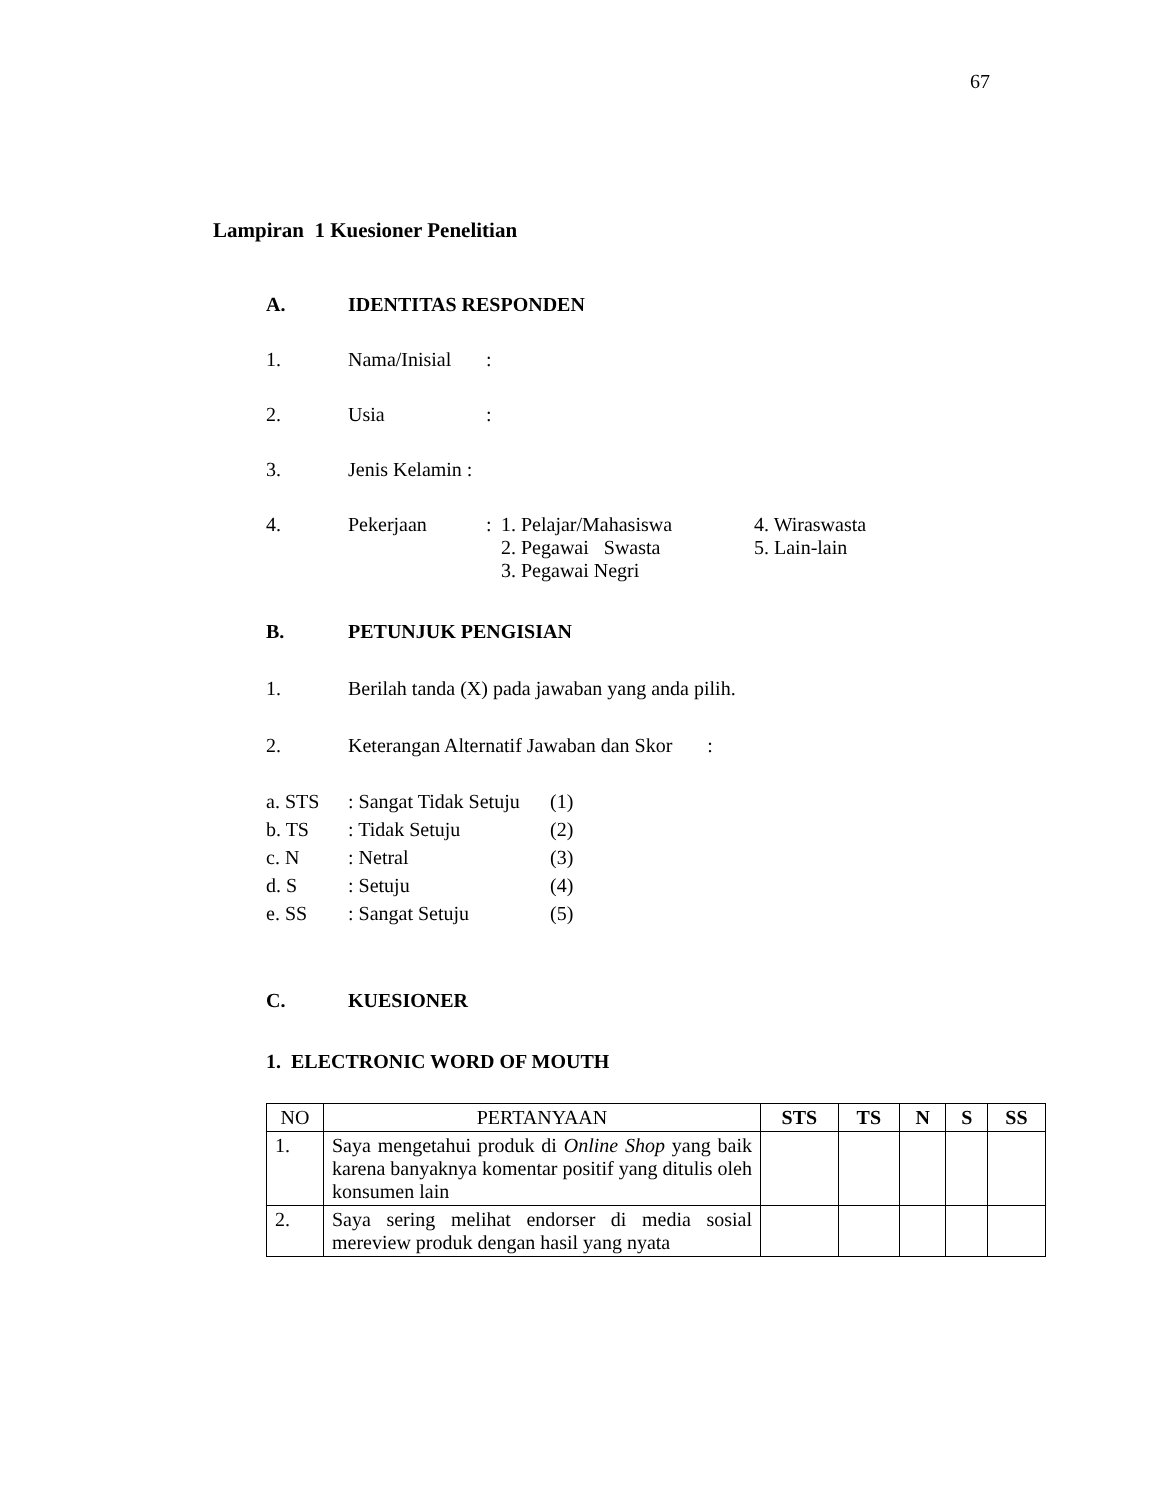67
Lampiran 1 Kuesioner Penelitian
A. IDENTITAS RESPONDEN
1. Nama/Inisial
:
2. Usia :
3. Jenis Kelamin :
4. Pekerjaan : 1. Pelajar/Mahasiswa
2. Pegawai Swasta
3. Pegawai Negri
4. Wiraswasta
5. Lain-lain
B. PETUNJUK PENGISIAN
1. Berilah tanda (X) pada jawaban yang anda pilih.
2. Keterangan Alternatif Jawaban dan Skor :
a. STS : Sangat Tidak Setuju
(1)
b. TS : Tidak Setuju (2)
c. N : Netral (3)
d. S : Setuju (4)
e. SS : Sangat Setuju (5)
C. KUESIONER
1. ELECTRONIC WORD OF MOUTH
| NO | PERTANYAAN | STS | TS | N | S | SS |
| --- | --- | --- | --- | --- | --- | --- |
| 1. | Saya mengetahui produk di Online Shop yang baik karena banyaknya komentar positif yang ditulis oleh konsumen lain | | | | | |
| 2. | Saya sering melihat endorser di media sosial mereview produk dengan hasil yang nyata | | | | | |